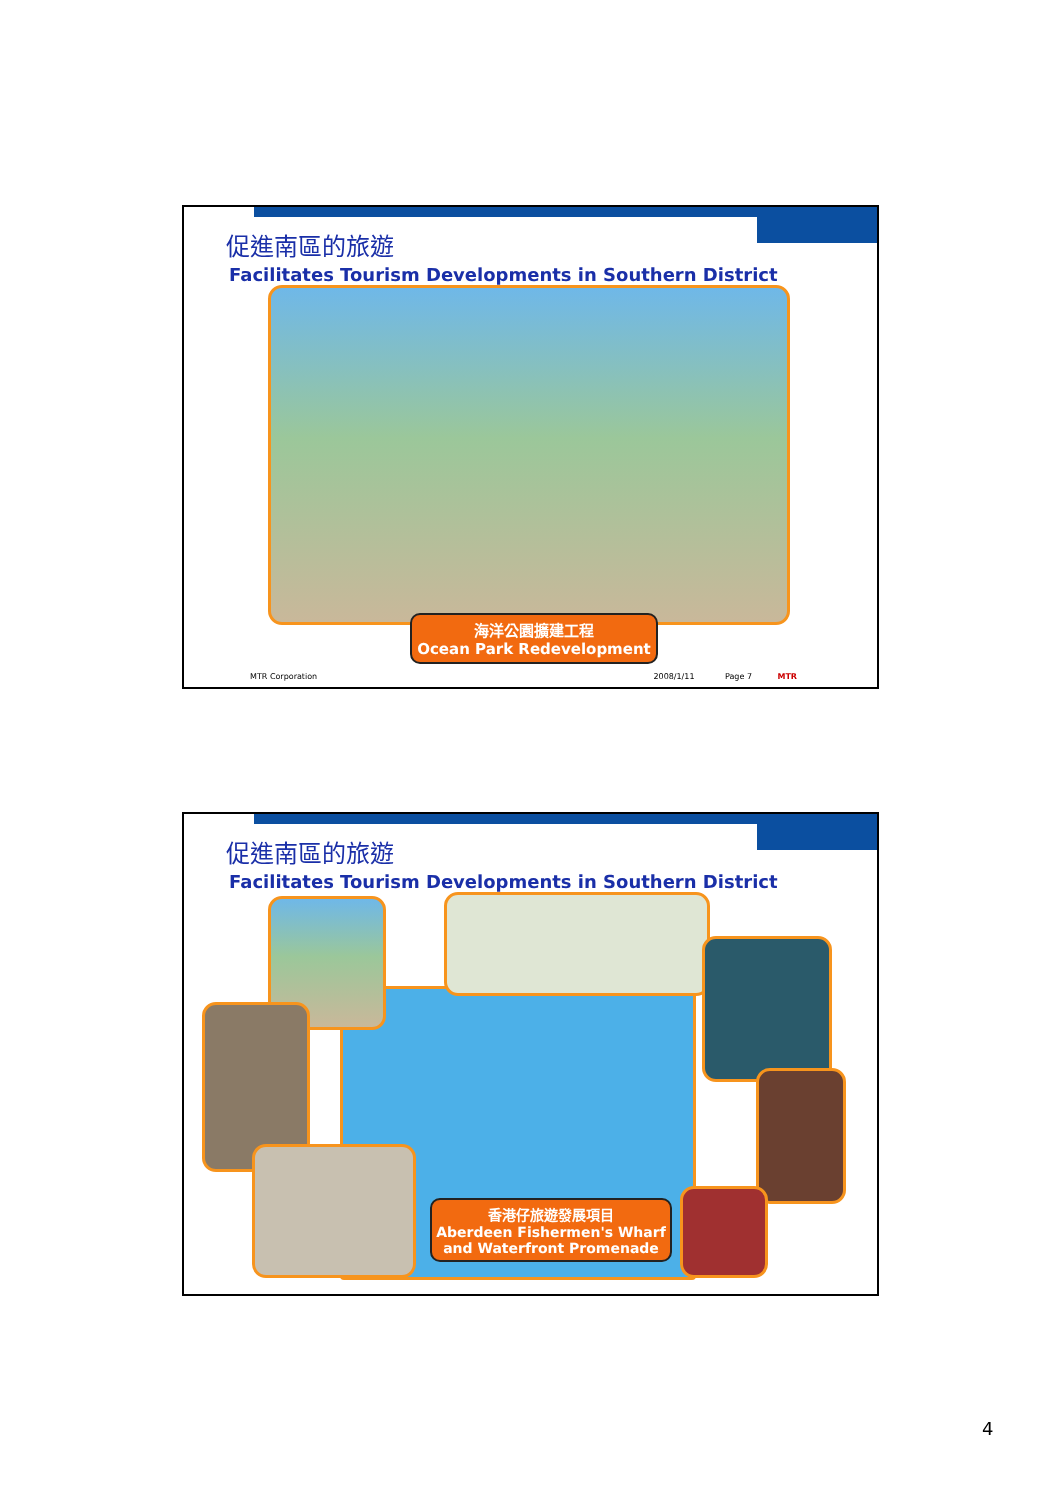促進南區的旅遊
Facilitates Tourism Developments in Southern District
海洋公園擴建工程
Ocean Park Redevelopment
MTR Corporation 2008/1/11 Page 7 MTR
促進南區的旅遊
Facilitates Tourism Developments in Southern District
香港仔旅遊發展項目
Aberdeen Fishermen's Wharf
and Waterfront Promenade
4